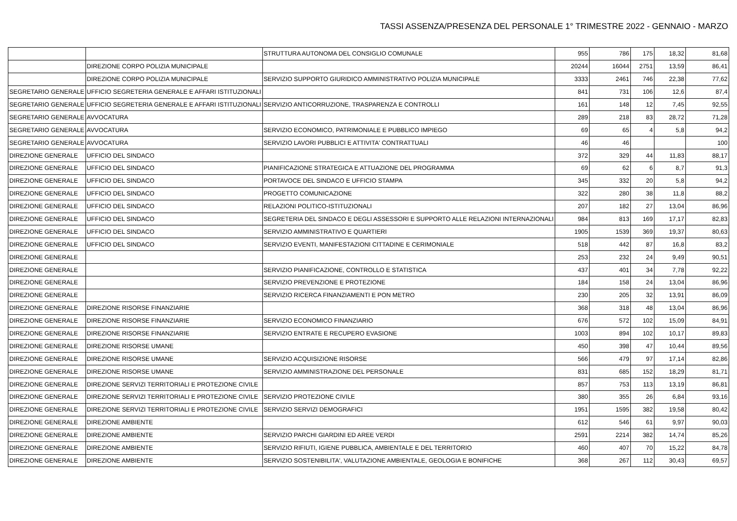TASSI ASSENZA/PRESENZA DEL PERSONALE 1° TRIMESTRE 2022 - GENNAIO - MARZO
| | | STRUTTURA AUTONOMA DEL CONSIGLIO COMUNALE | 955 | 786 | 175 | 18,32 | 81,68 |
| | DIREZIONE CORPO POLIZIA MUNICIPALE | | 20244 | 16044 | 2751 | 13,59 | 86,41 |
| | DIREZIONE CORPO POLIZIA MUNICIPALE | SERVIZIO SUPPORTO GIURIDICO AMMINISTRATIVO POLIZIA MUNICIPALE | 3333 | 2461 | 746 | 22,38 | 77,62 |
| SEGRETARIO GENERALE | UFFICIO SEGRETERIA GENERALE E AFFARI ISTITUZIONALI | | 841 | 731 | 106 | 12,6 | 87,4 |
| SEGRETARIO GENERALE | UFFICIO SEGRETERIA GENERALE E AFFARI ISTITUZIONALI | SERVIZIO ANTICORRUZIONE, TRASPARENZA E CONTROLLI | 161 | 148 | 12 | 7,45 | 92,55 |
| SEGRETARIO GENERALE | AVVOCATURA | | 289 | 218 | 83 | 28,72 | 71,28 |
| SEGRETARIO GENERALE | AVVOCATURA | SERVIZIO ECONOMICO, PATRIMONIALE E PUBBLICO IMPIEGO | 69 | 65 | 4 | 5,8 | 94,2 |
| SEGRETARIO GENERALE | AVVOCATURA | SERVIZIO LAVORI PUBBLICI E ATTIVITA' CONTRATTUALI | 46 | 46 | | | 100 |
| DIREZIONE GENERALE | UFFICIO DEL SINDACO | | 372 | 329 | 44 | 11,83 | 88,17 |
| DIREZIONE GENERALE | UFFICIO DEL SINDACO | PIANIFICAZIONE STRATEGICA E ATTUAZIONE DEL PROGRAMMA | 69 | 62 | 6 | 8,7 | 91,3 |
| DIREZIONE GENERALE | UFFICIO DEL SINDACO | PORTAVOCE DEL SINDACO E UFFICIO STAMPA | 345 | 332 | 20 | 5,8 | 94,2 |
| DIREZIONE GENERALE | UFFICIO DEL SINDACO | PROGETTO COMUNICAZIONE | 322 | 280 | 38 | 11,8 | 88,2 |
| DIREZIONE GENERALE | UFFICIO DEL SINDACO | RELAZIONI POLITICO-ISTITUZIONALI | 207 | 182 | 27 | 13,04 | 86,96 |
| DIREZIONE GENERALE | UFFICIO DEL SINDACO | SEGRETERIA DEL SINDACO E DEGLI ASSESSORI E SUPPORTO ALLE RELAZIONI INTERNAZIONALI | 984 | 813 | 169 | 17,17 | 82,83 |
| DIREZIONE GENERALE | UFFICIO DEL SINDACO | SERVIZIO AMMINISTRATIVO E QUARTIERI | 1905 | 1539 | 369 | 19,37 | 80,63 |
| DIREZIONE GENERALE | UFFICIO DEL SINDACO | SERVIZIO EVENTI, MANIFESTAZIONI CITTADINE E CERIMONIALE | 518 | 442 | 87 | 16,8 | 83,2 |
| DIREZIONE GENERALE | | | 253 | 232 | 24 | 9,49 | 90,51 |
| DIREZIONE GENERALE | | SERVIZIO PIANIFICAZIONE, CONTROLLO E STATISTICA | 437 | 401 | 34 | 7,78 | 92,22 |
| DIREZIONE GENERALE | | SERVIZIO PREVENZIONE E PROTEZIONE | 184 | 158 | 24 | 13,04 | 86,96 |
| DIREZIONE GENERALE | | SERVIZIO RICERCA FINANZIAMENTI E PON METRO | 230 | 205 | 32 | 13,91 | 86,09 |
| DIREZIONE GENERALE | DIREZIONE RISORSE FINANZIARIE | | 368 | 318 | 48 | 13,04 | 86,96 |
| DIREZIONE GENERALE | DIREZIONE RISORSE FINANZIARIE | SERVIZIO ECONOMICO FINANZIARIO | 676 | 572 | 102 | 15,09 | 84,91 |
| DIREZIONE GENERALE | DIREZIONE RISORSE FINANZIARIE | SERVIZIO ENTRATE E RECUPERO EVASIONE | 1003 | 894 | 102 | 10,17 | 89,83 |
| DIREZIONE GENERALE | DIREZIONE RISORSE UMANE | | 450 | 398 | 47 | 10,44 | 89,56 |
| DIREZIONE GENERALE | DIREZIONE RISORSE UMANE | SERVIZIO ACQUISIZIONE RISORSE | 566 | 479 | 97 | 17,14 | 82,86 |
| DIREZIONE GENERALE | DIREZIONE RISORSE UMANE | SERVIZIO AMMINISTRAZIONE DEL PERSONALE | 831 | 685 | 152 | 18,29 | 81,71 |
| DIREZIONE GENERALE | DIREZIONE SERVIZI TERRITORIALI E PROTEZIONE CIVILE | | 857 | 753 | 113 | 13,19 | 86,81 |
| DIREZIONE GENERALE | DIREZIONE SERVIZI TERRITORIALI E PROTEZIONE CIVILE | SERVIZIO PROTEZIONE CIVILE | 380 | 355 | 26 | 6,84 | 93,16 |
| DIREZIONE GENERALE | DIREZIONE SERVIZI TERRITORIALI E PROTEZIONE CIVILE | SERVIZIO SERVIZI DEMOGRAFICI | 1951 | 1595 | 382 | 19,58 | 80,42 |
| DIREZIONE GENERALE | DIREZIONE AMBIENTE | | 612 | 546 | 61 | 9,97 | 90,03 |
| DIREZIONE GENERALE | DIREZIONE AMBIENTE | SERVIZIO PARCHI GIARDINI ED AREE VERDI | 2591 | 2214 | 382 | 14,74 | 85,26 |
| DIREZIONE GENERALE | DIREZIONE AMBIENTE | SERVIZIO RIFIUTI, IGIENE PUBBLICA, AMBIENTALE E DEL TERRITORIO | 460 | 407 | 70 | 15,22 | 84,78 |
| DIREZIONE GENERALE | DIREZIONE AMBIENTE | SERVIZIO SOSTENIBILITA', VALUTAZIONE AMBIENTALE, GEOLOGIA E BONIFICHE | 368 | 267 | 112 | 30,43 | 69,57 |